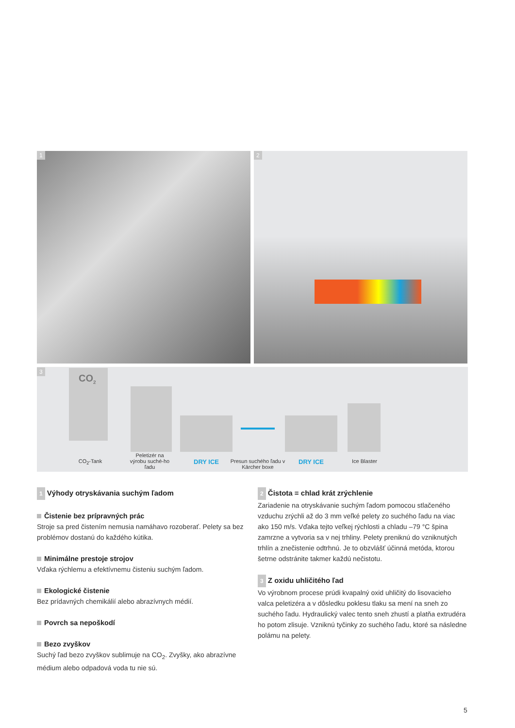1
2
3
CO<sub>2</sub>
CO<sub>2</sub>-Tank
Peletizér na výrobu suché-ho ľadu
DRY ICE
Presun suchého ľadu v Kärcher boxe
DRY ICE
Ice Blaster
1 Výhody otryskávania suchým ľadom
Čistenie bez prípravných prác
Stroje sa pred čistením nemusia namáhavo rozoberať. Pelety sa bez problémov dostanú do každého kútika.
Minimálne prestoje strojov
Vďaka rýchlemu a efektívnemu čisteniu suchým ľadom.
Ekologické čistenie
Bez prídavných chemikálií alebo abrazívnych médií.
Povrch sa nepoškodí
Bezo zvyškov
Suchý ľad bezo zvyškov sublimuje na CO<sub>2</sub>. Zvyšky, ako abrazívne médium alebo odpadová voda tu nie sú.
2 Čistota = chlad krát zrýchlenie
Zariadenie na otryskávanie suchým ľadom pomocou stlačeného vzduchu zrýchli až do 3 mm veľké pelety zo suchého ľadu na viac ako 150 m/s. Vďaka tejto veľkej rýchlosti a chladu –79 °C špina zamrzne a vytvoria sa v nej trhliny. Pelety preniknú do vzniknutých trhlín a znečistenie odtrhnú. Je to obzvlášť účinná metóda, ktorou šetrne odstránite takmer každú nečistotu.
3 Z oxidu uhličitého ľad
Vo výrobnom procese prúdi kvapalný oxid uhličitý do lisovacieho valca peletizéra a v dôsledku poklesu tlaku sa mení na sneh zo suchého ľadu. Hydraulický valec tento sneh zhustí a platňa extrudéra ho potom zlisuje. Vzniknú tyčinky zo suchého ľadu, ktoré sa následne polámu na pelety.
5